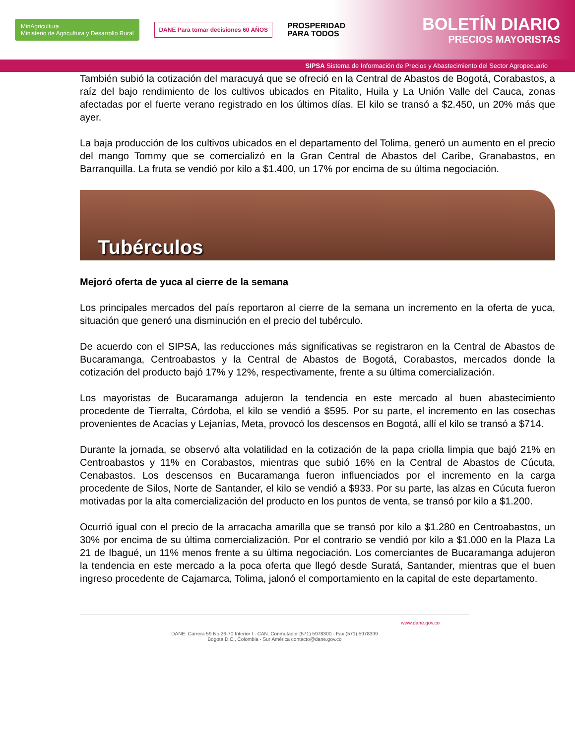MinAgricultura
Ministerio de Agricultura y Desarrollo Rural
DANE Para tomar decisiones 60 AÑOS
PROSPERIDAD
PARA TODOS
BOLETÍN DIARIO
PRECIOS MAYORISTAS
SIPSA Sistema de Información de Precios y Abastecimiento del Sector Agropecuario
También subió la cotización del maracuyá que se ofreció en la Central de Abastos de Bogotá, Corabastos, a raíz del bajo rendimiento de los cultivos ubicados en Pitalito, Huila y La Unión Valle del Cauca, zonas afectadas por el fuerte verano registrado en los últimos días. El kilo se transó a $2.450, un 20% más que ayer.
La baja producción de los cultivos ubicados en el departamento del Tolima, generó un aumento en el precio del mango Tommy que se comercializó en la Gran Central de Abastos del Caribe, Granabastos, en Barranquilla. La fruta se vendió por kilo a $1.400, un 17% por encima de su última negociación.
Tubérculos
Mejoró oferta de yuca al cierre de la semana
Los principales mercados del país reportaron al cierre de la semana un incremento en la oferta de yuca, situación que generó una disminución en el precio del tubérculo.
De acuerdo con el SIPSA, las reducciones más significativas se registraron en la Central de Abastos de Bucaramanga, Centroabastos y la Central de Abastos de Bogotá, Corabastos, mercados donde la cotización del producto bajó 17% y 12%, respectivamente, frente a su última comercialización.
Los mayoristas de Bucaramanga adujeron la tendencia en este mercado al buen abastecimiento procedente de Tierralta, Córdoba, el kilo se vendió a $595. Por su parte, el incremento en las cosechas provenientes de Acacías y Lejanías, Meta, provocó los descensos en Bogotá, allí el kilo se transó a $714.
Durante la jornada, se observó alta volatilidad en la cotización de la papa criolla limpia que bajó 21% en Centroabastos y 11% en Corabastos, mientras que subió 16% en la Central de Abastos de Cúcuta, Cenabastos. Los descensos en Bucaramanga fueron influenciados por el incremento en la carga procedente de Silos, Norte de Santander, el kilo se vendió a $933. Por su parte, las alzas en Cúcuta fueron motivadas por la alta comercialización del producto en los puntos de venta, se transó por kilo a $1.200.
Ocurrió igual con el precio de la arracacha amarilla que se transó por kilo a $1.280 en Centroabastos, un 30% por encima de su última comercialización. Por el contrario se vendió por kilo a $1.000 en la Plaza La 21 de Ibagué, un 11% menos frente a su última negociación. Los comerciantes de Bucaramanga adujeron la tendencia en este mercado a la poca oferta que llegó desde Suratá, Santander, mientras que el buen ingreso procedente de Cajamarca, Tolima, jalonó el comportamiento en la capital de este departamento.
www.dane.gov.co
DANE: Carrera 59 No.26-70 Interior I - CAN. Conmutador (571) 5978300 - Fax (571) 5978399
Bogotá D.C., Colombia - Sur América contacto@dane.gov.co